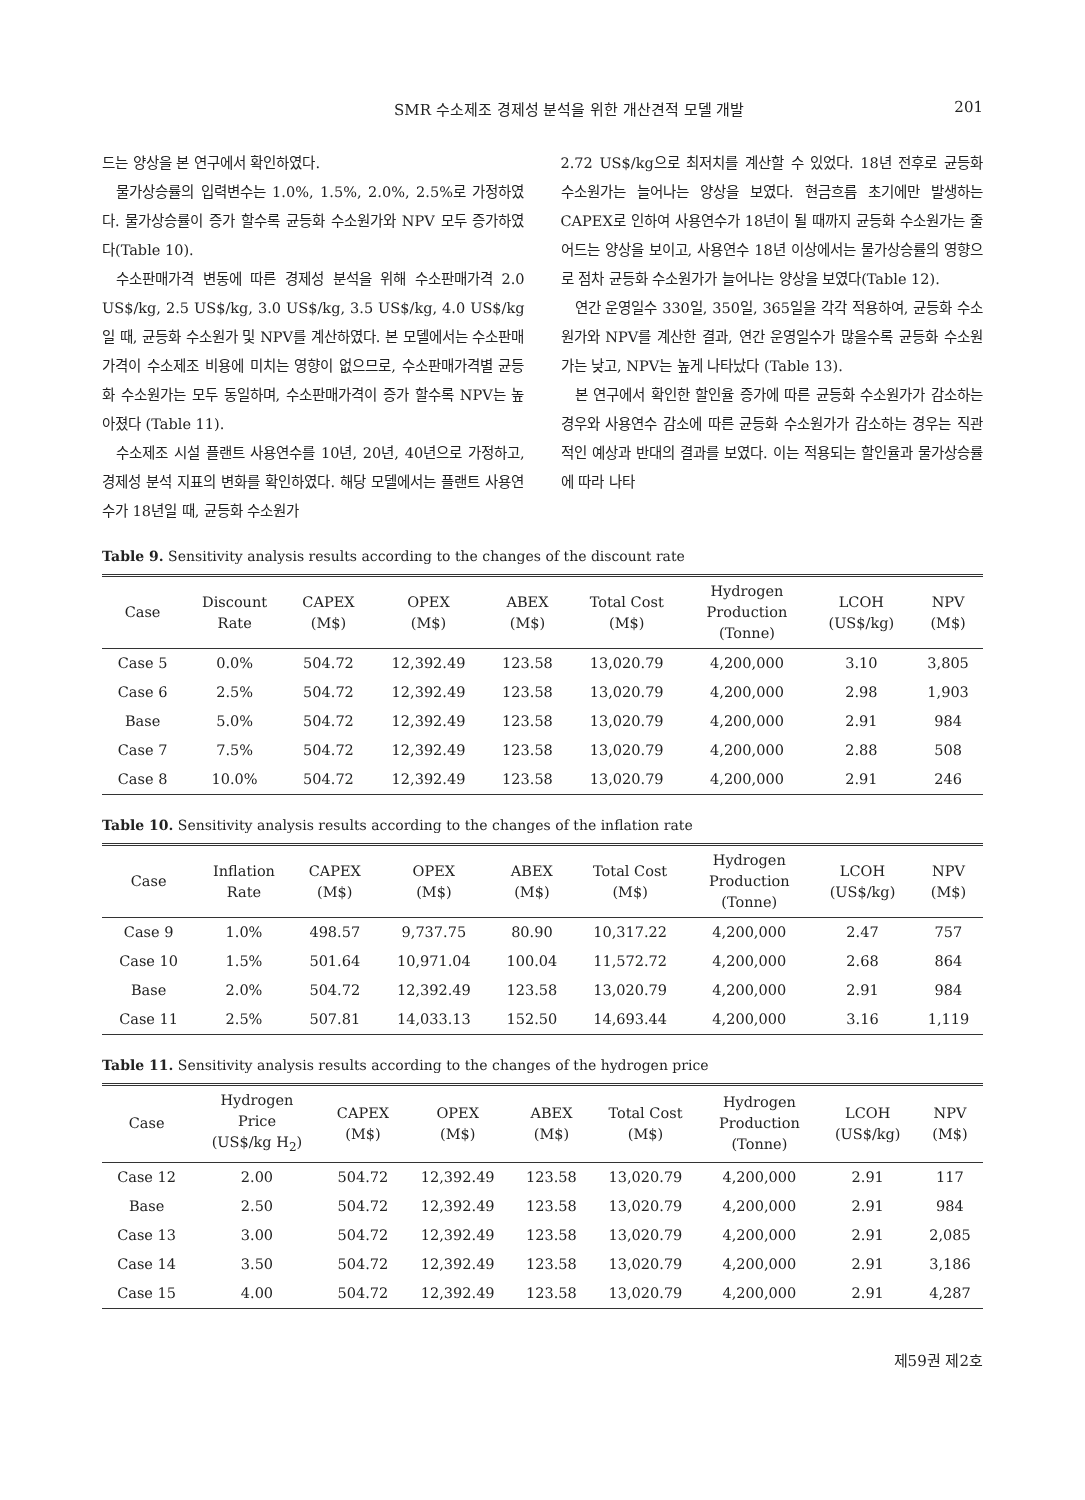SMR 수소제조 경제성 분석을 위한 개산견적 모델 개발 201
드는 양상을 본 연구에서 확인하였다.
물가상승률의 입력변수는 1.0%, 1.5%, 2.0%, 2.5%로 가정하였다. 물가상승률이 증가 할수록 균등화 수소원가와 NPV 모두 증가하였다(Table 10).
수소판매가격 변동에 따른 경제성 분석을 위해 수소판매가격 2.0 US$/kg, 2.5 US$/kg, 3.0 US$/kg, 3.5 US$/kg, 4.0 US$/kg 일 때, 균등화 수소원가 및 NPV를 계산하였다. 본 모델에서는 수소판매가격이 수소제조 비용에 미치는 영향이 없으므로, 수소판매가격별 균등화 수소원가는 모두 동일하며, 수소판매가격이 증가 할수록 NPV는 높아졌다 (Table 11).
수소제조 시설 플랜트 사용연수를 10년, 20년, 40년으로 가정하고, 경제성 분석 지표의 변화를 확인하였다. 해당 모델에서는 플랜트 사용연수가 18년일 때, 균등화 수소원가
2.72 US$/kg으로 최저치를 계산할 수 있었다. 18년 전후로 균등화 수소원가는 늘어나는 양상을 보였다. 현금흐름 초기에만 발생하는 CAPEX로 인하여 사용연수가 18년이 될 때까지 균등화 수소원가는 줄어드는 양상을 보이고, 사용연수 18년 이상에서는 물가상승률의 영향으로 점차 균등화 수소원가가 늘어나는 양상을 보였다(Table 12).
연간 운영일수 330일, 350일, 365일을 각각 적용하여, 균등화 수소원가와 NPV를 계산한 결과, 연간 운영일수가 많을수록 균등화 수소원가는 낮고, NPV는 높게 나타났다 (Table 13).
본 연구에서 확인한 할인율 증가에 따른 균등화 수소원가가 감소하는 경우와 사용연수 감소에 따른 균등화 수소원가가 감소하는 경우는 직관적인 예상과 반대의 결과를 보였다. 이는 적용되는 할인율과 물가상승률에 따라 나타
Table 9. Sensitivity analysis results according to the changes of the discount rate
| Case | Discount Rate | CAPEX (M$) | OPEX (M$) | ABEX (M$) | Total Cost (M$) | Hydrogen Production (Tonne) | LCOH (US$/kg) | NPV (M$) |
| --- | --- | --- | --- | --- | --- | --- | --- | --- |
| Case 5 | 0.0% | 504.72 | 12,392.49 | 123.58 | 13,020.79 | 4,200,000 | 3.10 | 3,805 |
| Case 6 | 2.5% | 504.72 | 12,392.49 | 123.58 | 13,020.79 | 4,200,000 | 2.98 | 1,903 |
| Base | 5.0% | 504.72 | 12,392.49 | 123.58 | 13,020.79 | 4,200,000 | 2.91 | 984 |
| Case 7 | 7.5% | 504.72 | 12,392.49 | 123.58 | 13,020.79 | 4,200,000 | 2.88 | 508 |
| Case 8 | 10.0% | 504.72 | 12,392.49 | 123.58 | 13,020.79 | 4,200,000 | 2.91 | 246 |
Table 10. Sensitivity analysis results according to the changes of the inflation rate
| Case | Inflation Rate | CAPEX (M$) | OPEX (M$) | ABEX (M$) | Total Cost (M$) | Hydrogen Production (Tonne) | LCOH (US$/kg) | NPV (M$) |
| --- | --- | --- | --- | --- | --- | --- | --- | --- |
| Case 9 | 1.0% | 498.57 | 9,737.75 | 80.90 | 10,317.22 | 4,200,000 | 2.47 | 757 |
| Case 10 | 1.5% | 501.64 | 10,971.04 | 100.04 | 11,572.72 | 4,200,000 | 2.68 | 864 |
| Base | 2.0% | 504.72 | 12,392.49 | 123.58 | 13,020.79 | 4,200,000 | 2.91 | 984 |
| Case 11 | 2.5% | 507.81 | 14,033.13 | 152.50 | 14,693.44 | 4,200,000 | 3.16 | 1,119 |
Table 11. Sensitivity analysis results according to the changes of the hydrogen price
| Case | Hydrogen Price (US$/kg H<sub>2</sub>) | CAPEX (M$) | OPEX (M$) | ABEX (M$) | Total Cost (M$) | Hydrogen Production (Tonne) | LCOH (US$/kg) | NPV (M$) |
| --- | --- | --- | --- | --- | --- | --- | --- | --- |
| Case 12 | 2.00 | 504.72 | 12,392.49 | 123.58 | 13,020.79 | 4,200,000 | 2.91 | 117 |
| Base | 2.50 | 504.72 | 12,392.49 | 123.58 | 13,020.79 | 4,200,000 | 2.91 | 984 |
| Case 13 | 3.00 | 504.72 | 12,392.49 | 123.58 | 13,020.79 | 4,200,000 | 2.91 | 2,085 |
| Case 14 | 3.50 | 504.72 | 12,392.49 | 123.58 | 13,020.79 | 4,200,000 | 2.91 | 3,186 |
| Case 15 | 4.00 | 504.72 | 12,392.49 | 123.58 | 13,020.79 | 4,200,000 | 2.91 | 4,287 |
제59권 제2호